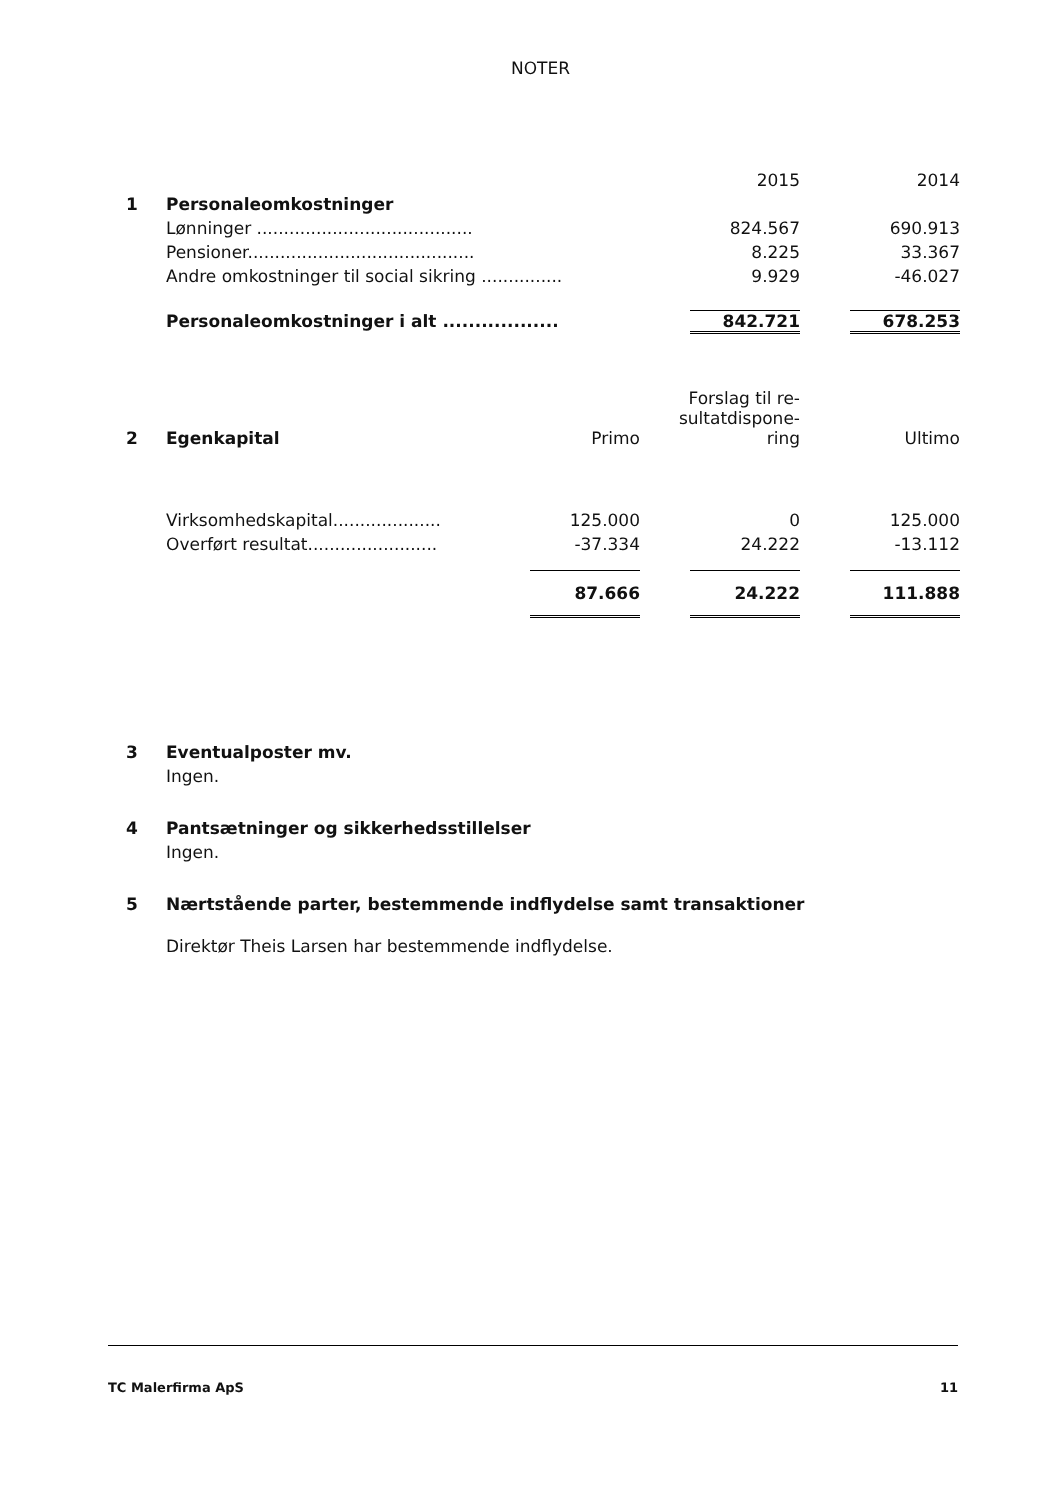NOTER
| | | 2015 | 2014 |
| 1 | Personaleomkostninger | | |
| | Lønninger ........................................ | 824.567 | 690.913 |
| | Pensioner.......................................... | 8.225 | 33.367 |
| | Andre omkostninger til social sikring ............... | 9.929 | -46.027 |
| | Personaleomkostninger i alt .................. | 842.721 | 678.253 |
| 2 | Egenkapital | Primo | Forslag til re- sultatdispone- ring | Ultimo |
| | Virksomhedskapital.................... | 125.000 | 0 | 125.000 |
| | Overført resultat........................ | -37.334 | 24.222 | -13.112 |
| | | 87.666 | 24.222 | 111.888 |
| 3 | Eventualposter mv. |
| | Ingen. |
| 4 | Pantsætninger og sikkerhedsstillelser |
| | Ingen. |
| 5 | Nærtstående parter, bestemmende indflydelse samt transaktioner |
| | Direktør Theis Larsen har bestemmende indflydelse. |
TC Malerfirma ApS 11